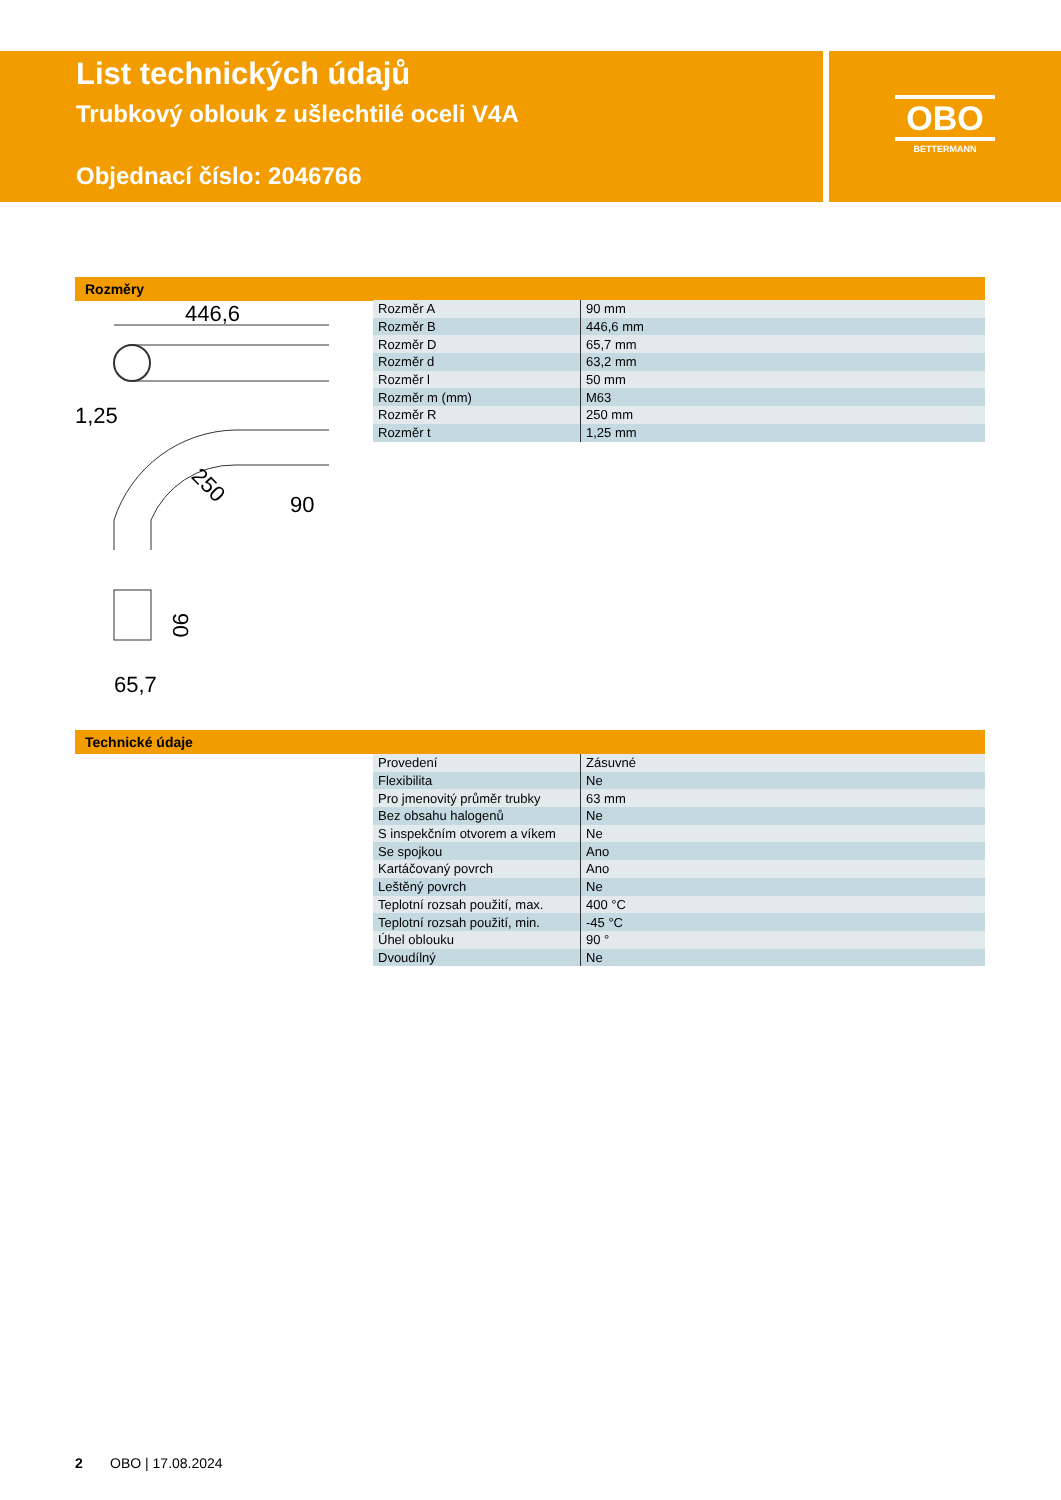List technických údajů
Trubkový oblouk z ušlechtilé oceli V4A
Objednací číslo: 2046766
OBO
BETTERMANN
Rozměry
446,6
1,25
90
250
90
65,7
| Rozměr A | 90 mm |
| Rozměr B | 446,6 mm |
| Rozměr D | 65,7 mm |
| Rozměr d | 63,2 mm |
| Rozměr l | 50 mm |
| Rozměr m (mm) | M63 |
| Rozměr R | 250 mm |
| Rozměr t | 1,25 mm |
Technické údaje
| Provedení | Zásuvné |
| Flexibilita | Ne |
| Pro jmenovitý průměr trubky | 63 mm |
| Bez obsahu halogenů | Ne |
| S inspekčním otvorem a víkem | Ne |
| Se spojkou | Ano |
| Kartáčovaný povrch | Ano |
| Leštěný povrch | Ne |
| Teplotní rozsah použití, max. | 400 °C |
| Teplotní rozsah použití, min. | -45 °C |
| Úhel oblouku | 90 ° |
| Dvoudílný | Ne |
2 OBO | 17.08.2024